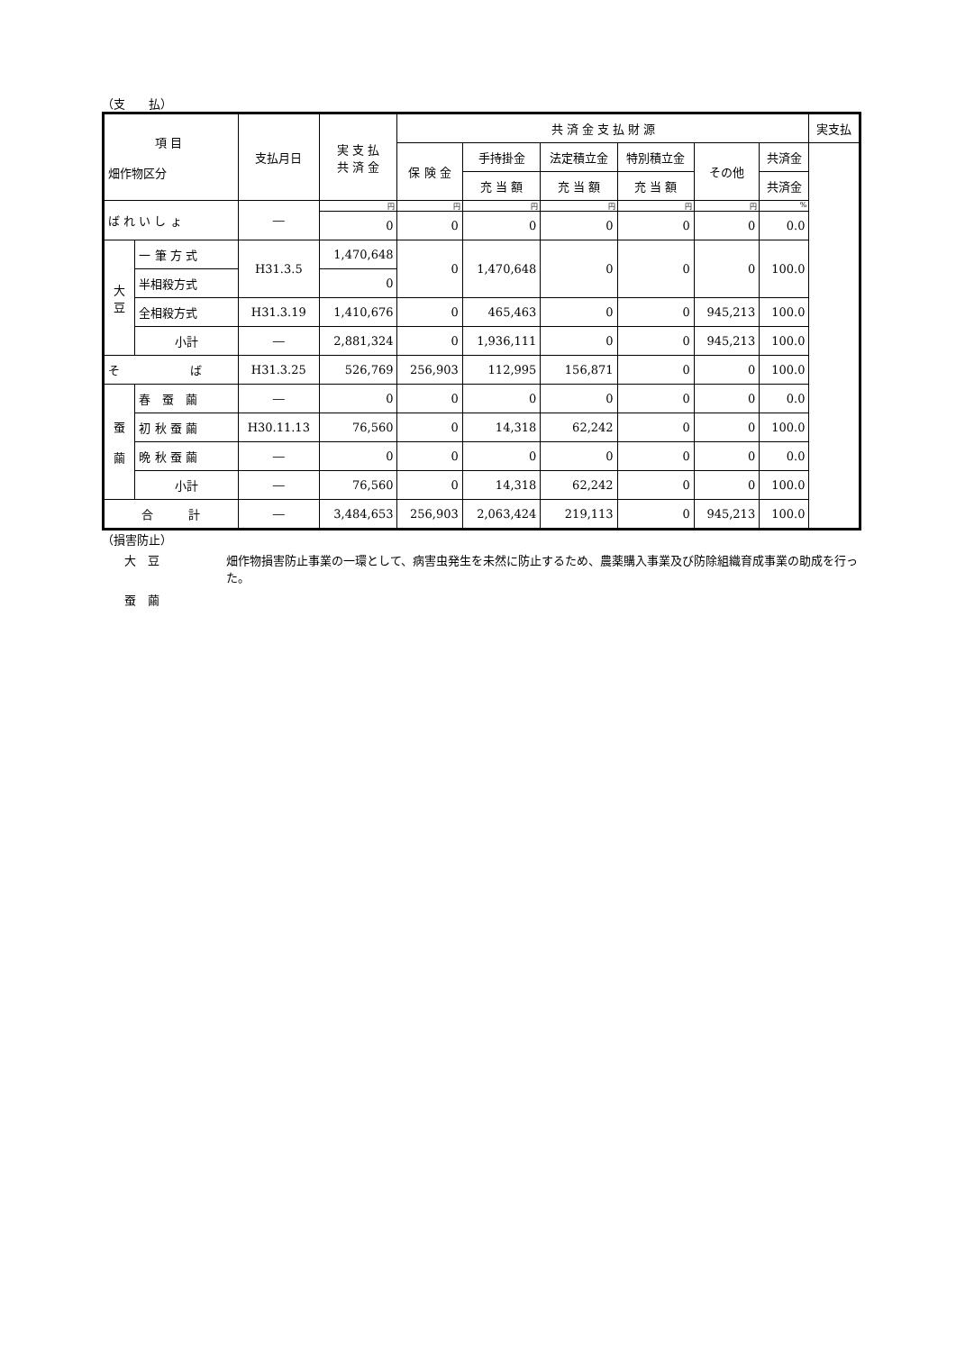（支　　払）
| 項 目 畑作物区分 | | 支払月日 | 実 支 払 共 済 金 | 共 済 金 支 払 財 源 | | | | | | 実支払 |
| --- | --- | --- | --- | --- | --- | --- | --- | --- | --- | --- |
| | | | | 保 険 金 | 手持掛金 | 法定積立金 | 特別積立金 | その他 | 共済金 | |
| | | | | | 充 当 額 | 充 当 額 | 充 当 額 | | 共済金 | |
| ば れ い し ょ | | ― | 円 | 円 | 円 | 円 | 円 | 円 | % | |
| | | | 0 | 0 | 0 | 0 | 0 | 0 | 0.0 | |
| 大 豆 | 一 筆 方 式 | H31.3.5 | 1,470,648 | 0 | 1,470,648 | 0 | 0 | 0 | 100.0 | |
| | 半相殺方式 | | 0 | | | | | | | |
| | 全相殺方式 | H31.3.19 | 1,410,676 | 0 | 465,463 | 0 | 0 | 945,213 | 100.0 | |
| | 小計 | ― | 2,881,324 | 0 | 1,936,111 | 0 | 0 | 945,213 | 100.0 | |
| そ ば | | H31.3.25 | 526,769 | 256,903 | 112,995 | 156,871 | 0 | 0 | 100.0 | |
| 蚕 繭 | 春 蚕 繭 | ― | 0 | 0 | 0 | 0 | 0 | 0 | 0.0 | |
| | 初 秋 蚕 繭 | H30.11.13 | 76,560 | 0 | 14,318 | 62,242 | 0 | 0 | 100.0 | |
| | 晩 秋 蚕 繭 | ― | 0 | 0 | 0 | 0 | 0 | 0 | 0.0 | |
| | 小計 | ― | 76,560 | 0 | 14,318 | 62,242 | 0 | 0 | 100.0 | |
| 合 計 | | ― | 3,484,653 | 256,903 | 2,063,424 | 219,113 | 0 | 945,213 | 100.0 | |
（損害防止）
大　豆
蚕　繭
畑作物損害防止事業の一環として、病害虫発生を未然に防止するため、農薬購入事業及び防除組織育成事業の助成を行った。